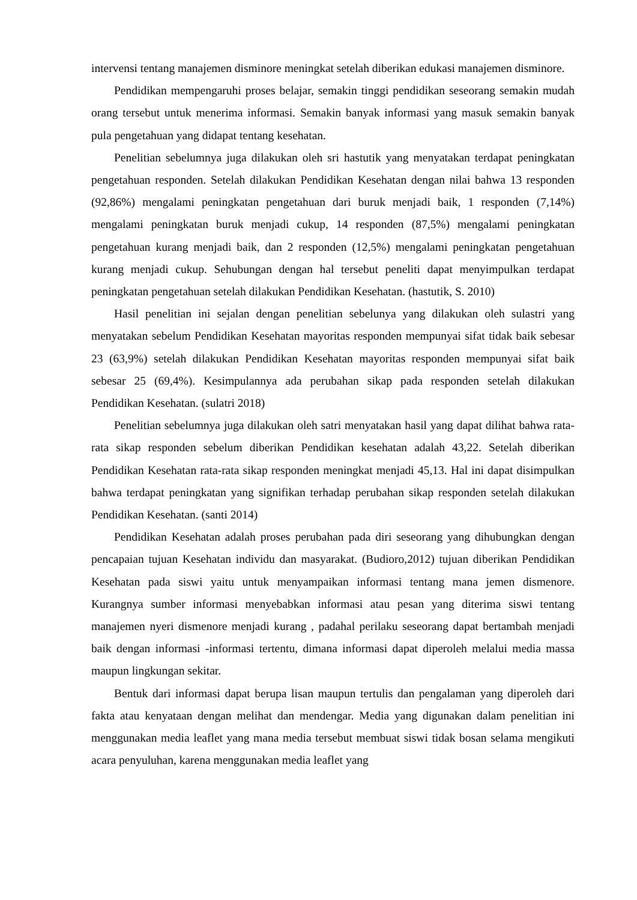intervensi tentang manajemen disminore meningkat setelah diberikan edukasi manajemen disminore.
Pendidikan mempengaruhi proses belajar, semakin tinggi pendidikan seseorang semakin mudah orang tersebut untuk menerima informasi. Semakin banyak informasi yang masuk semakin banyak pula pengetahuan yang didapat tentang kesehatan.
Penelitian sebelumnya juga dilakukan oleh sri hastutik yang menyatakan terdapat peningkatan pengetahuan responden. Setelah dilakukan Pendidikan Kesehatan dengan nilai bahwa 13 responden (92,86%) mengalami peningkatan pengetahuan dari buruk menjadi baik, 1 responden (7,14%) mengalami peningkatan buruk menjadi cukup, 14 responden (87,5%) mengalami peningkatan pengetahuan kurang menjadi baik, dan 2 responden (12,5%) mengalami peningkatan pengetahuan kurang menjadi cukup. Sehubungan dengan hal tersebut peneliti dapat menyimpulkan terdapat peningkatan pengetahuan setelah dilakukan Pendidikan Kesehatan. (hastutik, S. 2010)
Hasil penelitian ini sejalan dengan penelitian sebelunya yang dilakukan oleh sulastri yang menyatakan sebelum Pendidikan Kesehatan mayoritas responden mempunyai sifat tidak baik sebesar 23 (63,9%) setelah dilakukan Pendidikan Kesehatan mayoritas responden mempunyai sifat baik sebesar 25 (69,4%). Kesimpulannya ada perubahan sikap pada responden setelah dilakukan Pendidikan Kesehatan. (sulatri 2018)
Penelitian sebelumnya juga dilakukan oleh satri menyatakan hasil yang dapat dilihat bahwa rata-rata sikap responden sebelum diberikan Pendidikan kesehatan adalah 43,22. Setelah diberikan Pendidikan Kesehatan rata-rata sikap responden meningkat menjadi 45,13. Hal ini dapat disimpulkan bahwa terdapat peningkatan yang signifikan terhadap perubahan sikap responden setelah dilakukan Pendidikan Kesehatan. (santi 2014)
Pendidikan Kesehatan adalah proses perubahan pada diri seseorang yang dihubungkan dengan pencapaian tujuan Kesehatan individu dan masyarakat. (Budioro,2012) tujuan diberikan Pendidikan Kesehatan pada siswi yaitu untuk menyampaikan informasi tentang mana jemen dismenore. Kurangnya sumber informasi menyebabkan informasi atau pesan yang diterima siswi tentang manajemen nyeri dismenore menjadi kurang , padahal perilaku seseorang dapat bertambah menjadi baik dengan informasi -informasi tertentu, dimana informasi dapat diperoleh melalui media massa maupun lingkungan sekitar.
Bentuk dari informasi dapat berupa lisan maupun tertulis dan pengalaman yang diperoleh dari fakta atau kenyataan dengan melihat dan mendengar. Media yang digunakan dalam penelitian ini menggunakan media leaflet yang mana media tersebut membuat siswi tidak bosan selama mengikuti acara penyuluhan, karena menggunakan media leaflet yang